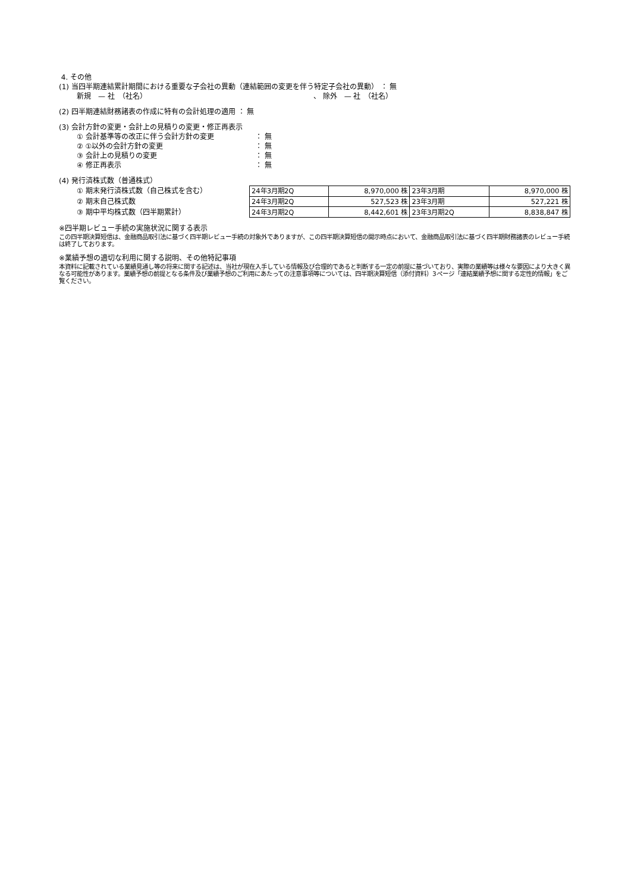4. その他
(1) 当四半期連結累計期間における重要な子会社の異動（連結範囲の変更を伴う特定子会社の異動） ： 無
新規　— 社　（社名） 、 除外　— 社　（社名）
(2) 四半期連結財務諸表の作成に特有の会計処理の適用 ： 無
(3) 会計方針の変更・会計上の見積りの変更・修正再表示
① 会計基準等の改正に伴う会計方針の変更 ： 無
② ①以外の会計方針の変更 ： 無
③ 会計上の見積りの変更 ： 無
④ 修正再表示 ： 無
(4) 発行済株式数（普通株式）
① 期末発行済株式数（自己株式を含む）
② 期末自己株式数
③ 期中平均株式数（四半期累計）
| 24年3月期2Q | 8,970,000 株 | 23年3月期 | 8,970,000 株 |
| 24年3月期2Q | 527,523 株 | 23年3月期 | 527,221 株 |
| 24年3月期2Q | 8,442,601 株 | 23年3月期2Q | 8,838,847 株 |
※四半期レビュー手続の実施状況に関する表示
この四半期決算短信は、金融商品取引法に基づく四半期レビュー手続の対象外でありますが、この四半期決算短信の開示時点において、金融商品取引法に基づく四半期財務諸表のレビュー手続は終了しております。
※業績予想の適切な利用に関する説明、その他特記事項
本資料に記載されている業績見通し等の将来に関する記述は、当社が現在入手している情報及び合理的であると判断する一定の前提に基づいており、実際の業績等は様々な要因により大きく異なる可能性があります。業績予想の前提となる条件及び業績予想のご利用にあたっての注意事項等については、四半期決算短信（添付資料）3ページ「連結業績予想に関する定性的情報」をご覧ください。